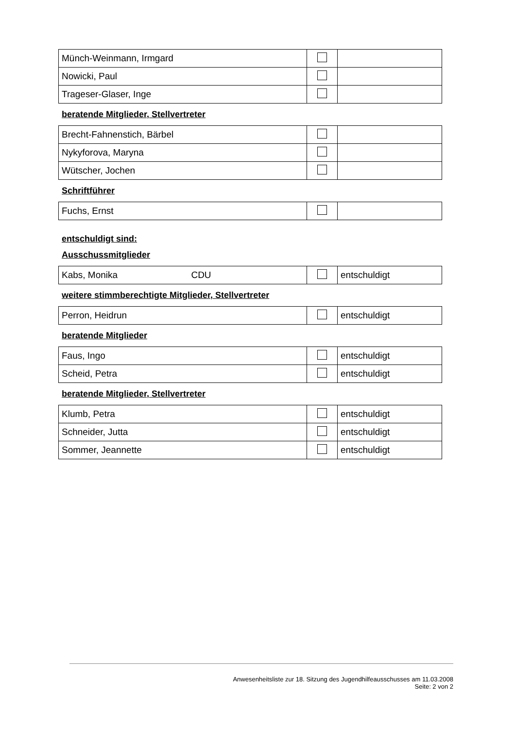| Münch-Weinmann, Irmgard | | |
| Nowicki, Paul | | |
| Trageser-Glaser, Inge | | |
beratende Mitglieder, Stellvertreter
| Brecht-Fahnenstich, Bärbel | | |
| Nykyforova, Maryna | | |
| Wütscher, Jochen | | |
Schriftführer
| Fuchs, Ernst | | |
entschuldigt sind:
Ausschussmitglieder
| Kabs, Monika CDU | | entschuldigt |
weitere stimmberechtigte Mitglieder, Stellvertreter
| Perron, Heidrun | | entschuldigt |
beratende Mitglieder
| Faus, Ingo | | entschuldigt |
| Scheid, Petra | | entschuldigt |
beratende Mitglieder, Stellvertreter
| Klumb, Petra | | entschuldigt |
| Schneider, Jutta | | entschuldigt |
| Sommer, Jeannette | | entschuldigt |
Anwesenheitsliste zur 18. Sitzung des Jugendhilfeausschusses am 11.03.2008
Seite: 2 von 2